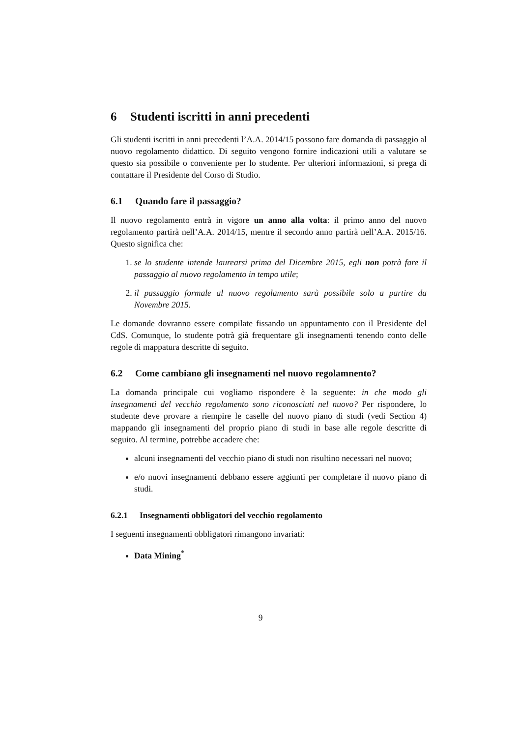6 Studenti iscritti in anni precedenti
Gli studenti iscritti in anni precedenti l’A.A. 2014/15 possono fare domanda di passaggio al nuovo regolamento didattico. Di seguito vengono fornire indicazioni utili a valutare se questo sia possibile o conveniente per lo studente. Per ulteriori informazioni, si prega di contattare il Presidente del Corso di Studio.
6.1 Quando fare il passaggio?
Il nuovo regolamento entrà in vigore un anno alla volta: il primo anno del nuovo regolamento partirà nell’A.A. 2014/15, mentre il secondo anno partirà nell’A.A. 2015/16. Questo significa che:
1. se lo studente intende laurearsi prima del Dicembre 2015, egli non potrà fare il passaggio al nuovo regolamento in tempo utile;
2. il passaggio formale al nuovo regolamento sarà possibile solo a partire da Novembre 2015.
Le domande dovranno essere compilate fissando un appuntamento con il Presidente del CdS. Comunque, lo studente potrà già frequentare gli insegnamenti tenendo conto delle regole di mappatura descritte di seguito.
6.2 Come cambiano gli insegnamenti nel nuovo regolamnento?
La domanda principale cui vogliamo rispondere è la seguente: in che modo gli insegnamenti del vecchio regolamento sono riconosciuti nel nuovo? Per rispondere, lo studente deve provare a riempire le caselle del nuovo piano di studi (vedi Section 4) mappando gli insegnamenti del proprio piano di studi in base alle regole descritte di seguito. Al termine, potrebbe accadere che:
alcuni insegnamenti del vecchio piano di studi non risultino necessari nel nuovo;
e/o nuovi insegnamenti debbano essere aggiunti per completare il nuovo piano di studi.
6.2.1 Insegnamenti obbligatori del vecchio regolamento
I seguenti insegnamenti obbligatori rimangono invariati:
Data Mining<sup>*</sup>
9